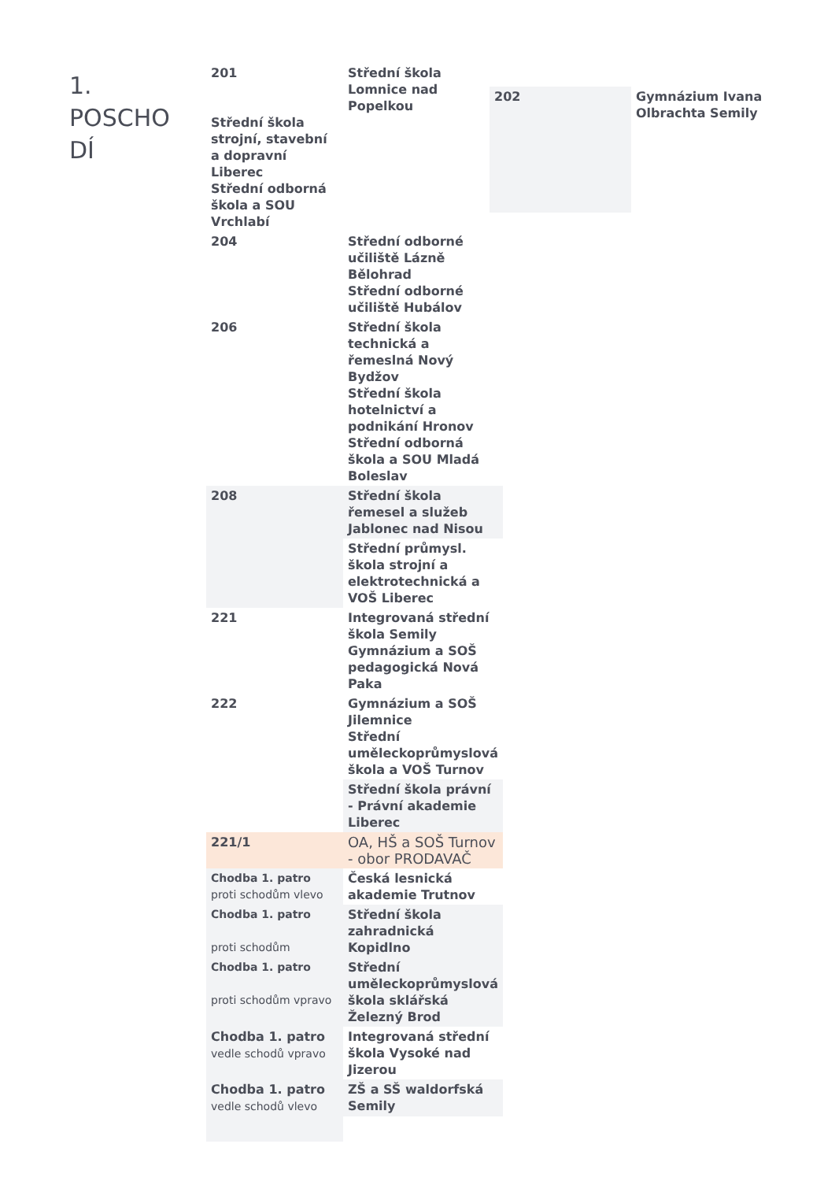1. POSCHO DÍ
| 201 Střední škola strojní, stavební a dopravní Liberec Střední odborná škola a SOU Vrchlabí | Střední škola Lomnice nad Popelkou |
| 204 | Střední odborné učiliště Lázně Bělohrad Střední odborné učiliště Hubálov |
| 206 | Střední škola technická a řemeslná Nový Bydžov Střední škola hotelnictví a podnikání Hronov Střední odborná škola a SOU Mladá Boleslav |
| 208 | Střední škola řemesel a služeb Jablonec nad Nisou |
| | Střední průmysl. škola strojní a elektrotechnická a VOŠ Liberec |
| 221 | Integrovaná střední škola Semily Gymnázium a SOŠ pedagogická Nová Paka |
| 222 | Gymnázium a SOŠ Jilemnice Střední uměleckoprůmyslová škola a VOŠ Turnov |
| | Střední škola právní - Právní akademie Liberec |
| 221/1 | OA, HŠ a SOŠ Turnov - obor PRODAVAČ |
| Chodba 1. patro proti schodům vlevo | Česká lesnická akademie Trutnov |
| Chodba 1. patro proti schodům | Střední škola zahradnická Kopidlno |
| Chodba 1. patro proti schodům vpravo | Střední uměleckoprůmyslová škola sklářská Železný Brod |
| Chodba 1. patro vedle schodů vpravo | Integrovaná střední škola Vysoké nad Jizerou |
| Chodba 1. patro vedle schodů vlevo | ZŠ a SŠ waldorfská Semily |
202
Gymnázium Ivana Olbrachta Semily